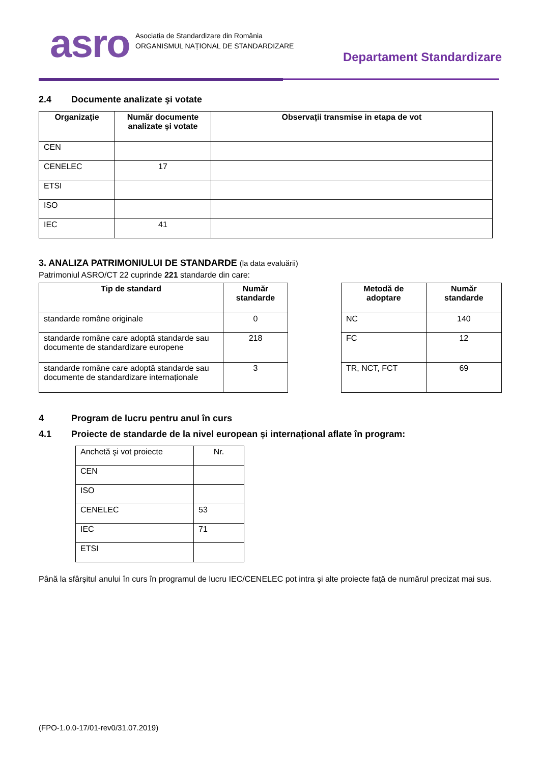asro
Asociația de Standardizare din România
ORGANISMUL NAȚIONAL DE STANDARDIZARE
Departament Standardizare
2.4 Documente analizate şi votate
| Organizaţie | Număr documente analizate şi votate | Observații transmise in etapa de vot |
| --- | --- | --- |
| CEN | | |
| CENELEC | 17 | |
| ETSI | | |
| ISO | | |
| IEC | 41 | |
3. ANALIZA PATRIMONIULUI DE STANDARDE (la data evaluării)
Patrimoniul ASRO/CT 22 cuprinde 221 standarde din care:
| Tip de standard | Număr standarde |
| --- | --- |
| standarde române originale | 0 |
| standarde române care adoptă standarde sau documente de standardizare europene | 218 |
| standarde române care adoptă standarde sau documente de standardizare internaționale | 3 |
| Metodă de adoptare | Număr standarde |
| --- | --- |
| NC | 140 |
| FC | 12 |
| TR, NCT, FCT | 69 |
4 Program de lucru pentru anul în curs
4.1 Proiecte de standarde de la nivel european și internațional aflate în program:
| Anchetă şi vot proiecte | Nr. |
| CEN | |
| ISO | |
| CENELEC | 53 |
| IEC | 71 |
| ETSI | |
Până la sfârșitul anului în curs în programul de lucru IEC/CENELEC pot intra şi alte proiecte față de numărul precizat mai sus.
(FPO-1.0.0-17/01-rev0/31.07.2019)